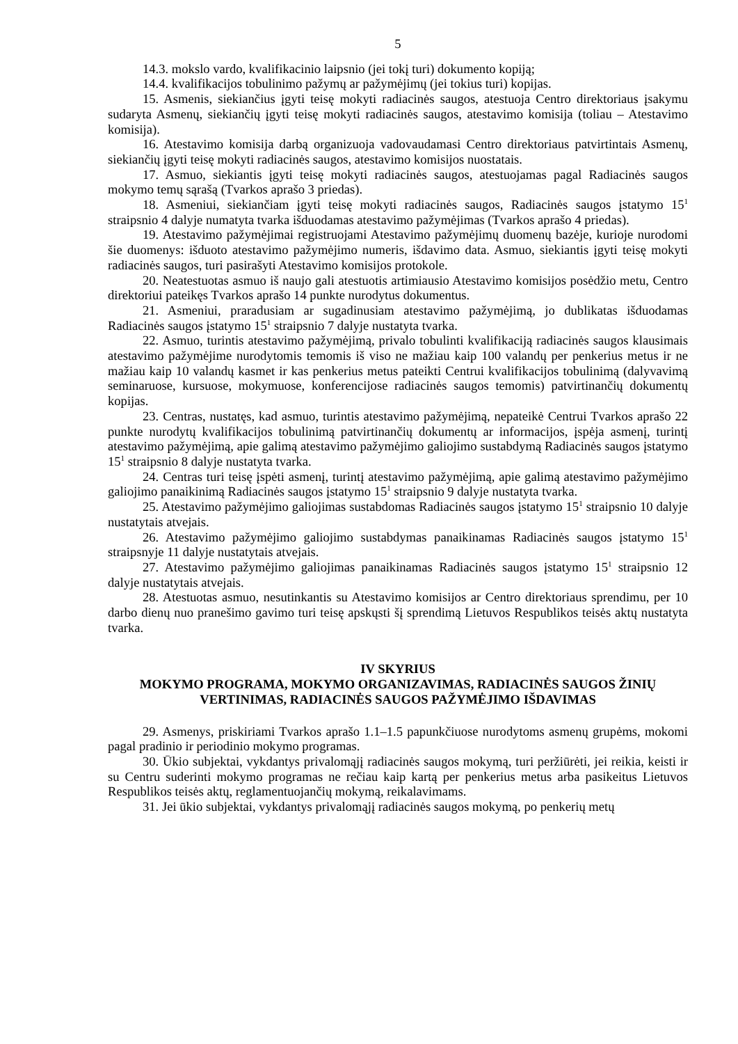5
14.3. mokslo vardo, kvalifikacinio laipsnio (jei tokį turi) dokumento kopiją;
14.4. kvalifikacijos tobulinimo pažymų ar pažymėjimų (jei tokius turi) kopijas.
15. Asmenis, siekiančius įgyti teisę mokyti radiacinės saugos, atestuoja Centro direktoriaus įsakymu sudaryta Asmenų, siekiančių įgyti teisę mokyti radiacinės saugos, atestavimo komisija (toliau – Atestavimo komisija).
16. Atestavimo komisija darbą organizuoja vadovaudamasi Centro direktoriaus patvirtintais Asmenų, siekiančių įgyti teisę mokyti radiacinės saugos, atestavimo komisijos nuostatais.
17. Asmuo, siekiantis įgyti teisę mokyti radiacinės saugos, atestuojamas pagal Radiacinės saugos mokymo temų sąrašą (Tvarkos aprašo 3 priedas).
18. Asmeniui, siekiančiam įgyti teisę mokyti radiacinės saugos, Radiacinės saugos įstatymo 15<sup>1</sup> straipsnio 4 dalyje numatyta tvarka išduodamas atestavimo pažymėjimas (Tvarkos aprašo 4 priedas).
19. Atestavimo pažymėjimai registruojami Atestavimo pažymėjimų duomenų bazėje, kurioje nurodomi šie duomenys: išduoto atestavimo pažymėjimo numeris, išdavimo data. Asmuo, siekiantis įgyti teisę mokyti radiacinės saugos, turi pasirašyti Atestavimo komisijos protokole.
20. Neatestuotas asmuo iš naujo gali atestuotis artimiausio Atestavimo komisijos posėdžio metu, Centro direktoriui pateikęs Tvarkos aprašo 14 punkte nurodytus dokumentus.
21. Asmeniui, praradusiam ar sugadinusiam atestavimo pažymėjimą, jo dublikatas išduodamas Radiacinės saugos įstatymo 15<sup>1</sup> straipsnio 7 dalyje nustatyta tvarka.
22. Asmuo, turintis atestavimo pažymėjimą, privalo tobulinti kvalifikaciją radiacinės saugos klausimais atestavimo pažymėjime nurodytomis temomis iš viso ne mažiau kaip 100 valandų per penkerius metus ir ne mažiau kaip 10 valandų kasmet ir kas penkerius metus pateikti Centrui kvalifikacijos tobulinimą (dalyvavimą seminaruose, kursuose, mokymuose, konferencijose radiacinės saugos temomis) patvirtinančių dokumentų kopijas.
23. Centras, nustatęs, kad asmuo, turintis atestavimo pažymėjimą, nepateikė Centrui Tvarkos aprašo 22 punkte nurodytų kvalifikacijos tobulinimą patvirtinančių dokumentų ar informacijos, įspėja asmenį, turintį atestavimo pažymėjimą, apie galimą atestavimo pažymėjimo galiojimo sustabdymą Radiacinės saugos įstatymo 15<sup>1</sup> straipsnio 8 dalyje nustatyta tvarka.
24. Centras turi teisę įspėti asmenį, turintį atestavimo pažymėjimą, apie galimą atestavimo pažymėjimo galiojimo panaikinimą Radiacinės saugos įstatymo 15<sup>1</sup> straipsnio 9 dalyje nustatyta tvarka.
25. Atestavimo pažymėjimo galiojimas sustabdomas Radiacinės saugos įstatymo 15<sup>1</sup> straipsnio 10 dalyje nustatytais atvejais.
26. Atestavimo pažymėjimo galiojimo sustabdymas panaikinamas Radiacinės saugos įstatymo 15<sup>1</sup> straipsnyje 11 dalyje nustatytais atvejais.
27. Atestavimo pažymėjimo galiojimas panaikinamas Radiacinės saugos įstatymo 15<sup>1</sup> straipsnio 12 dalyje nustatytais atvejais.
28. Atestuotas asmuo, nesutinkantis su Atestavimo komisijos ar Centro direktoriaus sprendimu, per 10 darbo dienų nuo pranešimo gavimo turi teisę apskųsti šį sprendimą Lietuvos Respublikos teisės aktų nustatyta tvarka.
IV SKYRIUS
MOKYMO PROGRAMA, MOKYMO ORGANIZAVIMAS, RADIACINĖS SAUGOS ŽINIŲ VERTINIMAS, RADIACINĖS SAUGOS PAŽYMĖJIMO IŠDAVIMAS
29. Asmenys, priskiriami Tvarkos aprašo 1.1–1.5 papunkčiuose nurodytoms asmenų grupėms, mokomi pagal pradinio ir periodinio mokymo programas.
30. Ūkio subjektai, vykdantys privalomąjį radiacinės saugos mokymą, turi peržiūrėti, jei reikia, keisti ir su Centru suderinti mokymo programas ne rečiau kaip kartą per penkerius metus arba pasikeitus Lietuvos Respublikos teisės aktų, reglamentuojančių mokymą, reikalavimams.
31. Jei ūkio subjektai, vykdantys privalomąjį radiacinės saugos mokymą, po penkerių metų